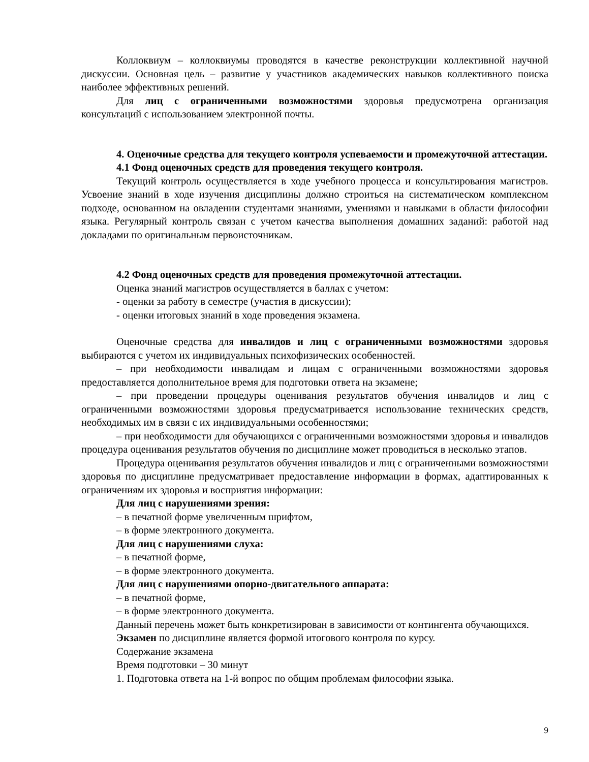Коллоквиум – коллоквиумы проводятся в качестве реконструкции коллективной научной дискуссии. Основная цель – развитие у участников академических навыков коллективного поиска наиболее эффективных решений.
Для лиц с ограниченными возможностями здоровья предусмотрена организация консультаций с использованием электронной почты.
4. Оценочные средства для текущего контроля успеваемости и промежуточной аттестации.
4.1 Фонд оценочных средств для проведения текущего контроля.
Текущий контроль осуществляется в ходе учебного процесса и консультирования магистров. Усвоение знаний в ходе изучения дисциплины должно строиться на систематическом комплексном подходе, основанном на овладении студентами знаниями, умениями и навыками в области философии языка. Регулярный контроль связан с учетом качества выполнения домашних заданий: работой над докладами по оригинальным первоисточникам.
4.2 Фонд оценочных средств для проведения промежуточной аттестации.
Оценка знаний магистров осуществляется в баллах с учетом:
- оценки за работу в семестре (участия в дискуссии);
- оценки итоговых знаний в ходе проведения экзамена.
Оценочные средства для инвалидов и лиц с ограниченными возможностями здоровья выбираются с учетом их индивидуальных психофизических особенностей.
– при необходимости инвалидам и лицам с ограниченными возможностями здоровья предоставляется дополнительное время для подготовки ответа на экзамене;
– при проведении процедуры оценивания результатов обучения инвалидов и лиц с ограниченными возможностями здоровья предусматривается использование технических средств, необходимых им в связи с их индивидуальными особенностями;
– при необходимости для обучающихся с ограниченными возможностями здоровья и инвалидов процедура оценивания результатов обучения по дисциплине может проводиться в несколько этапов.
Процедура оценивания результатов обучения инвалидов и лиц с ограниченными возможностями здоровья по дисциплине предусматривает предоставление информации в формах, адаптированных к ограничениям их здоровья и восприятия информации:
Для лиц с нарушениями зрения:
– в печатной форме увеличенным шрифтом,
– в форме электронного документа.
Для лиц с нарушениями слуха:
– в печатной форме,
– в форме электронного документа.
Для лиц с нарушениями опорно-двигательного аппарата:
– в печатной форме,
– в форме электронного документа.
Данный перечень может быть конкретизирован в зависимости от контингента обучающихся.
Экзамен по дисциплине является формой итогового контроля по курсу.
Содержание экзамена
Время подготовки – 30 минут
1. Подготовка ответа на 1-й вопрос по общим проблемам философии языка.
9